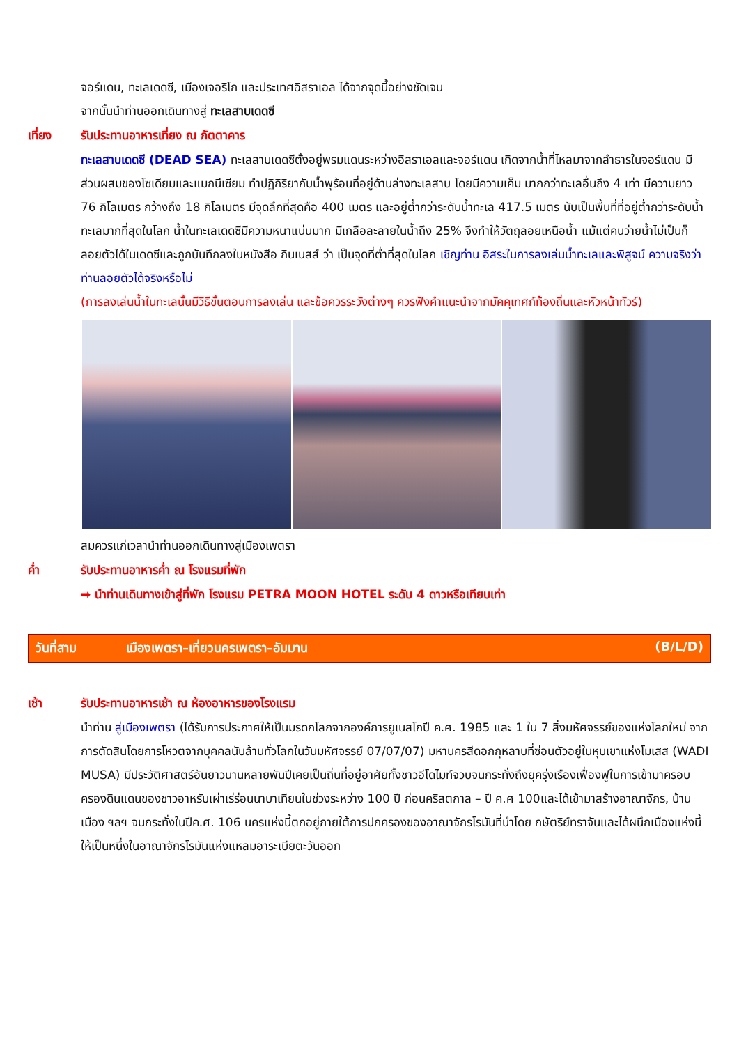จอร์แดน, ทะเลเดดซี, เมืองเจอริโก และประเทศอิสราเอล ได้จากจุดนี้อย่างชัดเจน
จากนั้นนำท่านออกเดินทางสู่ ทะเลสาบเดดซี
เที่ยง รับประทานอาหารเที่ยง ณ ภัตตาคาร
ทะเลสาบเดดซี (DEAD SEA) ทะเลสาบเดดซีตั้งอยู่พรมแดนระหว่างอิสราเอลและจอร์แดน เกิดจากน้ำที่ไหลมาจากลำธารในจอร์แดน มีส่วนผสมของโซเดียมและแมกนีเซียม ทำปฏิกิริยากับน้ำพุร้อนที่อยู่ด้านล่างทะเลสาบ โดยมีความเค็ม มากกว่าทะเลอื่นถึง 4 เท่า มีความยาว 76 กิโลเมตร กว้างถึง 18 กิโลเมตร มีจุดลึกที่สุดคือ 400 เมตร และอยู่ต่ำกว่าระดับน้ำทะเล 417.5 เมตร นับเป็นพื้นที่ที่อยู่ต่ำกว่าระดับน้ำทะเลมากที่สุดในโลก น้ำในทะเลเดดซีมีความหนาแน่นมาก มีเกลือละลายในน้ำถึง 25% จึงทำให้วัตถุลอยเหนือน้ำ แม้แต่คนว่ายน้ำไม่เป็นก็ลอยตัวได้ในเดดซีและถูกบันทึกลงในหนังสือ กินเนสส์ ว่า เป็นจุดที่ต่ำที่สุดในโลก เชิญท่าน อิสระในการลงเล่นน้ำทะเลและพิสูจน์ ความจริงว่าท่านลอยตัวได้จริงหรือไม่
(การลงเล่นน้ำในทะเลนั้นมีวิธีขั้นตอนการลงเล่น และข้อควรระวังต่างๆ ควรฟังคำแนะนำจากมัคคุเทศก์ท้องถิ่นและหัวหน้าทัวร์)
สมควรแก่เวลานำท่านออกเดินทางสู่เมืองเพตรา
ค่ำ รับประทานอาหารค่ำ ณ โรงแรมที่พัก
➡ นำท่านเดินทางเข้าสู่ที่พัก โรงแรม PETRA MOON HOTEL ระดับ 4 ดาวหรือเทียบเท่า
วันที่สาม เมืองเพตรา–เที่ยวนครเพตรา–อัมมาน (B/L/D)
เช้า รับประทานอาหารเช้า ณ ห้องอาหารของโรงแรม
นำท่าน สู่เมืองเพตรา (ได้รับการประกาศให้เป็นมรดกโลกจากองค์การยูเนสโกปี ค.ศ. 1985 และ 1 ใน 7 สิ่งมหัศจรรย์ของแห่งโลกใหม่ จากการตัดสินโดยการโหวตจากบุคคลนับล้านทั่วโลกในวันมหัศจรรย์ 07/07/07) มหานครสีดอกกุหลาบที่ซ่อนตัวอยู่ในหุบเขาแห่งโมเสส (WADI MUSA) มีประวัติศาสตร์อันยาวนานหลายพันปีเคยเป็นถิ่นที่อยู่อาศัยทั้งชาวอีโดไมท์จวบจนกระทั่งถึงยุครุ่งเรืองเฟื่องฟูในการเข้ามาครอบครองดินแดนของชาวอาหรับเผ่าเร่ร่อนนาบาเทียนในช่วงระหว่าง 100 ปี ก่อนคริสตกาล – ปี ค.ศ 100และได้เข้ามาสร้างอาณาจักร, บ้านเมือง ฯลฯ จนกระทั่งในปีค.ศ. 106 นครแห่งนี้ตกอยู่ภายใต้การปกครองของอาณาจักรโรมันที่นำโดย กษัตริย์ทราจันและได้ผนึกเมืองแห่งนี้ให้เป็นหนึ่งในอาณาจักรโรมันแห่งแหลมอาระเบียตะวันออก